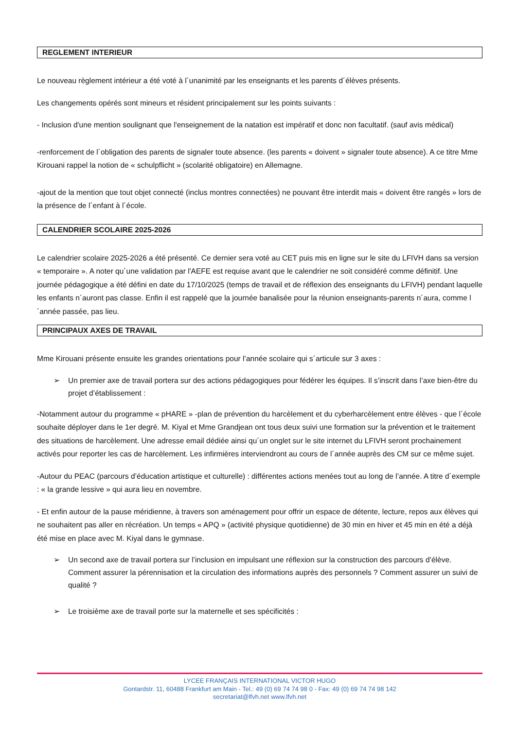REGLEMENT INTERIEUR
Le nouveau règlement intérieur a été voté à l´unanimité par les enseignants et les parents d´élèves présents.
Les changements opérés sont mineurs et résident principalement sur les points suivants :
- Inclusion d'une mention soulignant que l'enseignement de la natation est impératif et donc non facultatif. (sauf avis médical)
-renforcement de l´obligation des parents de signaler toute absence. (les parents « doivent » signaler toute absence). A ce titre Mme Kirouani rappel la notion de « schulpflicht » (scolarité obligatoire) en Allemagne.
-ajout de la mention que tout objet connecté (inclus montres connectées) ne pouvant être interdit mais « doivent être rangés » lors de la présence de l´enfant à l´école.
CALENDRIER SCOLAIRE 2025-2026
Le calendrier scolaire 2025-2026 a été présenté. Ce dernier sera voté au CET puis mis en ligne sur le site du LFIVH dans sa version « temporaire ». A noter qu´une validation par l'AEFE est requise avant que le calendrier ne soit considéré comme définitif. Une journée pédagogique a été défini en date du 17/10/2025 (temps de travail et de réflexion des enseignants du LFIVH) pendant laquelle les enfants n´auront pas classe. Enfin il est rappelé que la journée banalisée pour la réunion enseignants-parents n´aura, comme l´année passée, pas lieu.
PRINCIPAUX AXES DE TRAVAIL
Mme Kirouani présente ensuite les grandes orientations pour l’année scolaire qui s´articule sur 3 axes :
➢ Un premier axe de travail portera sur des actions pédagogiques pour fédérer les équipes. Il s’inscrit dans l’axe bien-être du projet d’établissement :
-Notamment autour du programme « pHARE » -plan de prévention du harcèlement et du cyberharcèlement entre élèves - que l´école souhaite déployer dans le 1er degré. M. Kiyal et Mme Grandjean ont tous deux suivi une formation sur la prévention et le traitement des situations de harcèlement. Une adresse email dédiée ainsi qu´un onglet sur le site internet du LFIVH seront prochainement activés pour reporter les cas de harcèlement. Les infirmières interviendront au cours de l´année auprès des CM sur ce même sujet.
-Autour du PEAC (parcours d’éducation artistique et culturelle) : différentes actions menées tout au long de l’année. A titre d´exemple : « la grande lessive » qui aura lieu en novembre.
- Et enfin autour de la pause méridienne, à travers son aménagement pour offrir un espace de détente, lecture, repos aux élèves qui ne souhaitent pas aller en récréation. Un temps « APQ » (activité physique quotidienne) de 30 min en hiver et 45 min en été a déjà été mise en place avec M. Kiyal dans le gymnase.
➢ Un second axe de travail portera sur l’inclusion en impulsant une réflexion sur la construction des parcours d’élève. Comment assurer la pérennisation et la circulation des informations auprès des personnels ? Comment assurer un suivi de qualité ?
➢ Le troisième axe de travail porte sur la maternelle et ses spécificités :
LYCEE FRANÇAIS INTERNATIONAL VICTOR HUGO
Gontardstr. 11, 60488 Frankfurt am Main - Tel.: 49 (0) 69 74 74 98 0 - Fax: 49 (0) 69 74 74 98 142
secretariat@lfvh.net www.lfvh.net